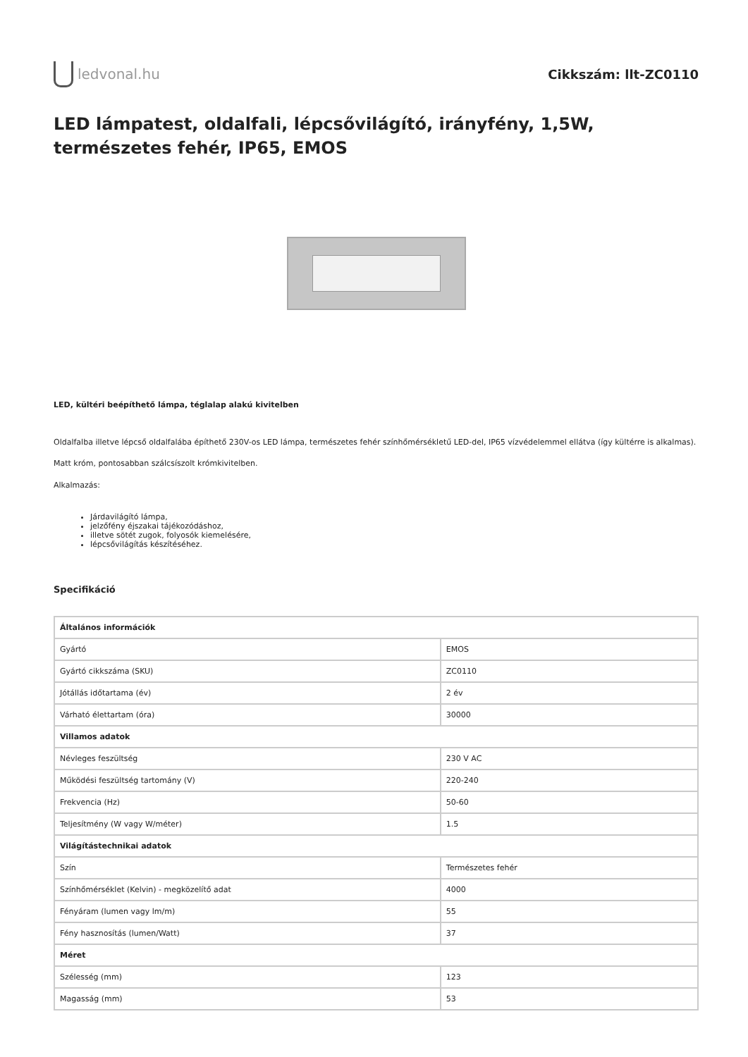ledvonal.hu Cikkszám: llt-ZC0110
LED lámpatest, oldalfali, lépcsővilágító, irányfény, 1,5W, természetes fehér, IP65, EMOS
LED, kültéri beépíthető lámpa, téglalap alakú kivitelben
Oldalfalba illetve lépcső oldalfalába építhető 230V-os LED lámpa, természetes fehér színhőmérsékletű LED-del, IP65 vízvédelemmel ellátva (így kültérre is alkalmas).
Matt króm, pontosabban szálcsíszolt krómkivitelben.
Alkalmazás:
Járdavilágító lámpa,
jelzőfény éjszakai tájékozódáshoz,
illetve sötét zugok, folyosók kiemelésére,
lépcsővilágítás készítéséhez.
Specifikáció
| Általános információk | |
| --- | --- |
| Gyártó | EMOS |
| Gyártó cikkszáma (SKU) | ZC0110 |
| Jótállás időtartama (év) | 2 év |
| Várható élettartam (óra) | 30000 |
| Villamos adatok | |
| Névleges feszültség | 230 V AC |
| Működési feszültség tartomány (V) | 220-240 |
| Frekvencia (Hz) | 50-60 |
| Teljesítmény (W vagy W/méter) | 1.5 |
| Világítástechnikai adatok | |
| Szín | Természetes fehér |
| Színhőmérséklet (Kelvin) - megközelítő adat | 4000 |
| Fényáram (lumen vagy lm/m) | 55 |
| Fény hasznosítás (lumen/Watt) | 37 |
| Méret | |
| Szélesség (mm) | 123 |
| Magasság (mm) | 53 |